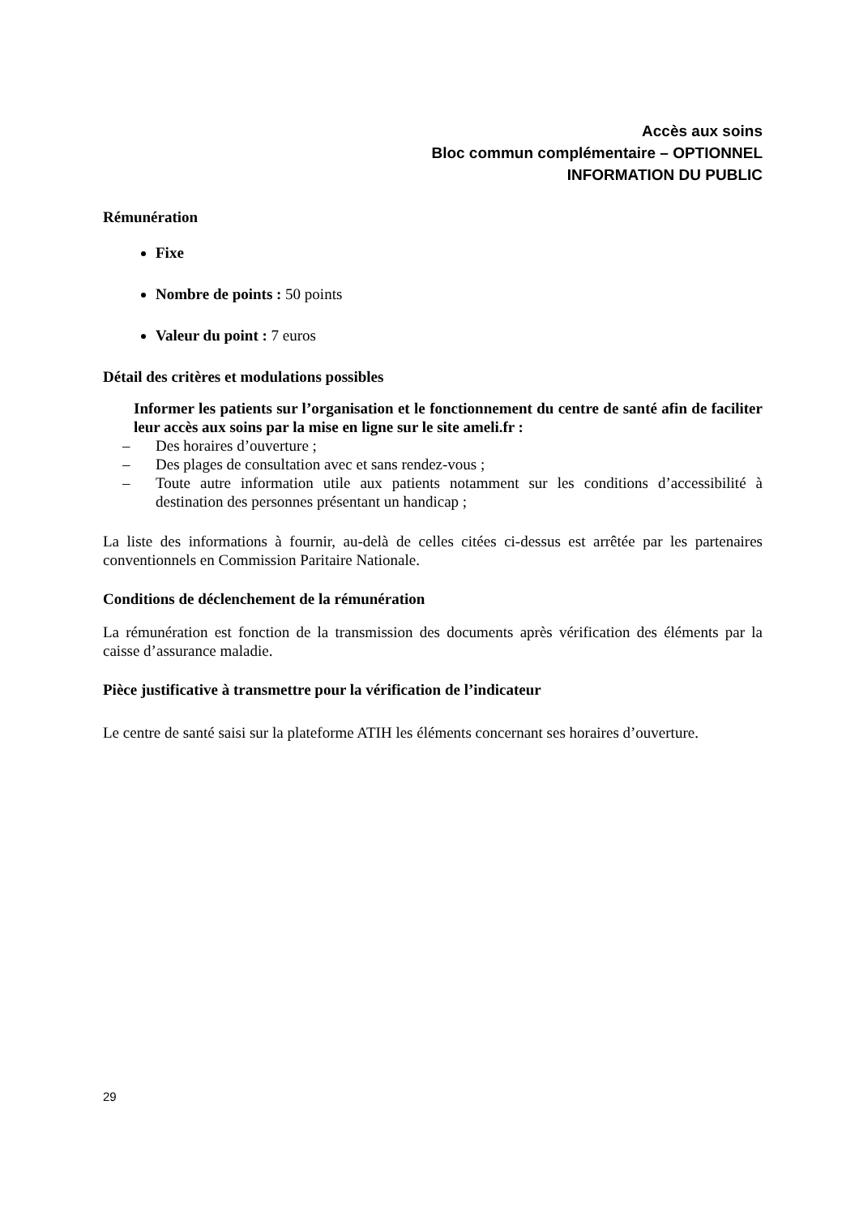Accès aux soins
Bloc commun complémentaire – OPTIONNEL
INFORMATION DU PUBLIC
Rémunération
Fixe
Nombre de points : 50 points
Valeur du point : 7 euros
Détail des critères et modulations possibles
Informer les patients sur l’organisation et le fonctionnement du centre de santé afin de faciliter leur accès aux soins par la mise en ligne sur le site ameli.fr :
– Des horaires d’ouverture ;
– Des plages de consultation avec et sans rendez-vous ;
–
Toute autre information utile aux patients notamment sur les conditions d’accessibilité à destination des personnes présentant un handicap ;
La liste des informations à fournir, au-delà de celles citées ci-dessus est arrêtée par les partenaires conventionnels en Commission Paritaire Nationale.
Conditions de déclenchement de la rémunération
La rémunération est fonction de la transmission des documents après vérification des éléments par la caisse d’assurance maladie.
Pièce justificative à transmettre pour la vérification de l’indicateur
Le centre de santé saisi sur la plateforme ATIH les éléments concernant ses horaires d’ouverture.
29